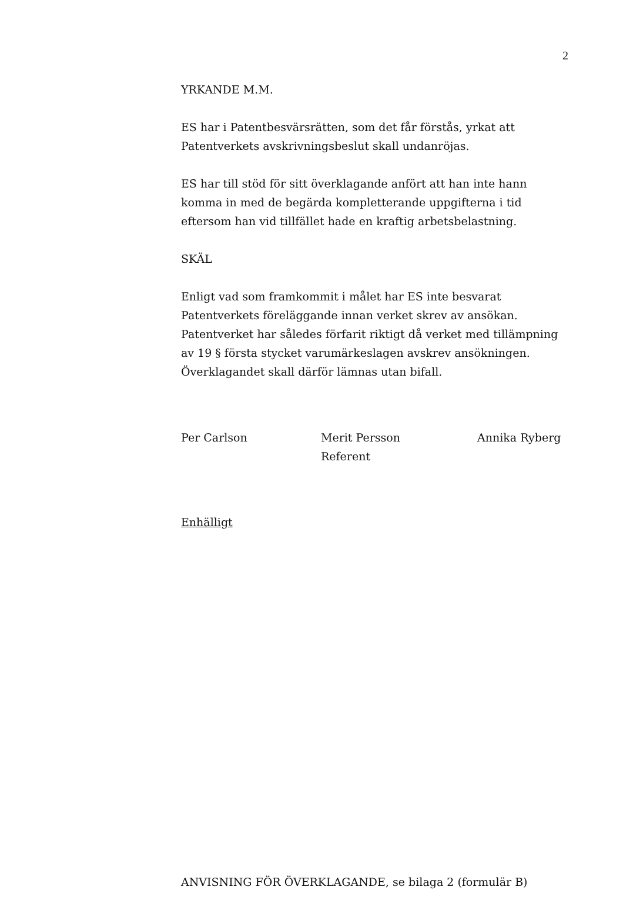2
YRKANDE M.M.
ES har i Patentbesvärsrätten, som det får förstås, yrkat att
Patentverkets avskrivningsbeslut skall undanröjas.
ES har till stöd för sitt överklagande anfört att han inte hann
komma in med de begärda kompletterande uppgifterna i tid
eftersom han vid tillfället hade en kraftig arbetsbelastning.
SKÄL
Enligt vad som framkommit i målet har ES inte besvarat
Patentverkets föreläggande innan verket skrev av ansökan.
Patentverket har således förfarit riktigt då verket med tillämpning
av 19 § första stycket varumärkeslagen avskrev ansökningen.
Överklagandet skall därför lämnas utan bifall.
Per Carlson Merit Persson
Referent
Annika Ryberg
Enhälligt
ANVISNING FÖR ÖVERKLAGANDE, se bilaga 2 (formulär B)